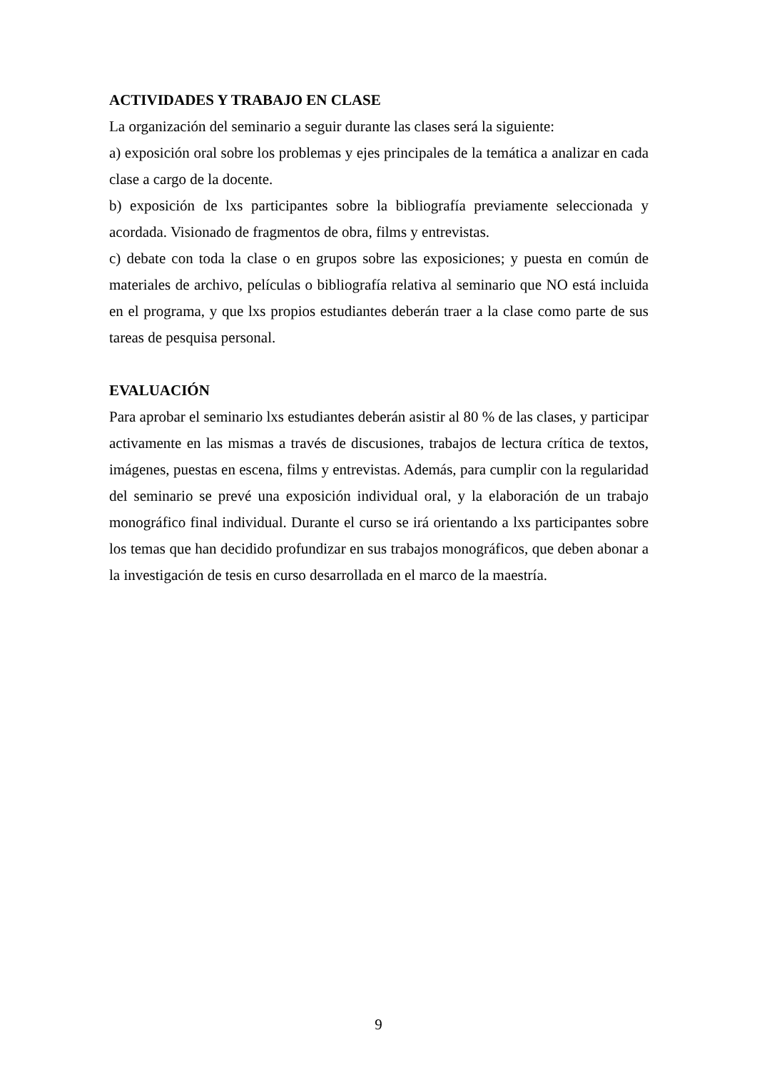ACTIVIDADES Y TRABAJO EN CLASE
La organización del seminario a seguir durante las clases será la siguiente:
a) exposición oral sobre los problemas y ejes principales de la temática a analizar en cada clase a cargo de la docente.
b) exposición de lxs participantes sobre la bibliografía previamente seleccionada y acordada. Visionado de fragmentos de obra, films y entrevistas.
c) debate con toda la clase o en grupos sobre las exposiciones; y puesta en común de materiales de archivo, películas o bibliografía relativa al seminario que NO está incluida en el programa, y que lxs propios estudiantes deberán traer a la clase como parte de sus tareas de pesquisa personal.
EVALUACIÓN
Para aprobar el seminario lxs estudiantes deberán asistir al 80 % de las clases, y participar activamente en las mismas a través de discusiones, trabajos de lectura crítica de textos, imágenes, puestas en escena, films y entrevistas. Además, para cumplir con la regularidad del seminario se prevé una exposición individual oral, y la elaboración de un trabajo monográfico final individual. Durante el curso se irá orientando a lxs participantes sobre los temas que han decidido profundizar en sus trabajos monográficos, que deben abonar a la investigación de tesis en curso desarrollada en el marco de la maestría.
9